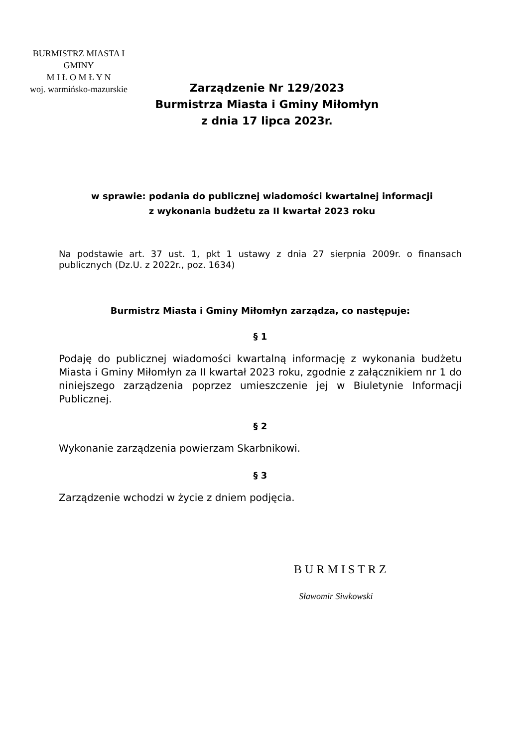BURMISTRZ MIASTA I GMINY
M I Ł O M Ł Y N
woj. warmińsko-mazurskie
Zarządzenie Nr 129/2023
Burmistrza Miasta i Gminy Miłomłyn
z dnia 17 lipca 2023r.
w sprawie: podania do publicznej wiadomości kwartalnej informacji
z wykonania budżetu za II kwartał 2023 roku
Na podstawie art. 37 ust. 1, pkt 1 ustawy z dnia 27 sierpnia 2009r. o finansach publicznych (Dz.U. z 2022r., poz. 1634)
Burmistrz Miasta i Gminy Miłomłyn zarządza, co następuje:
§ 1
Podaję do publicznej wiadomości kwartalną informację z wykonania budżetu Miasta i Gminy Miłomłyn za II kwartał 2023 roku, zgodnie z załącznikiem nr 1 do niniejszego zarządzenia poprzez umieszczenie jej w Biuletynie Informacji Publicznej.
§ 2
Wykonanie zarządzenia powierzam Skarbnikowi.
§ 3
Zarządzenie wchodzi w życie z dniem podjęcia.
BURMISTRZ
Sławomir Siwkowski